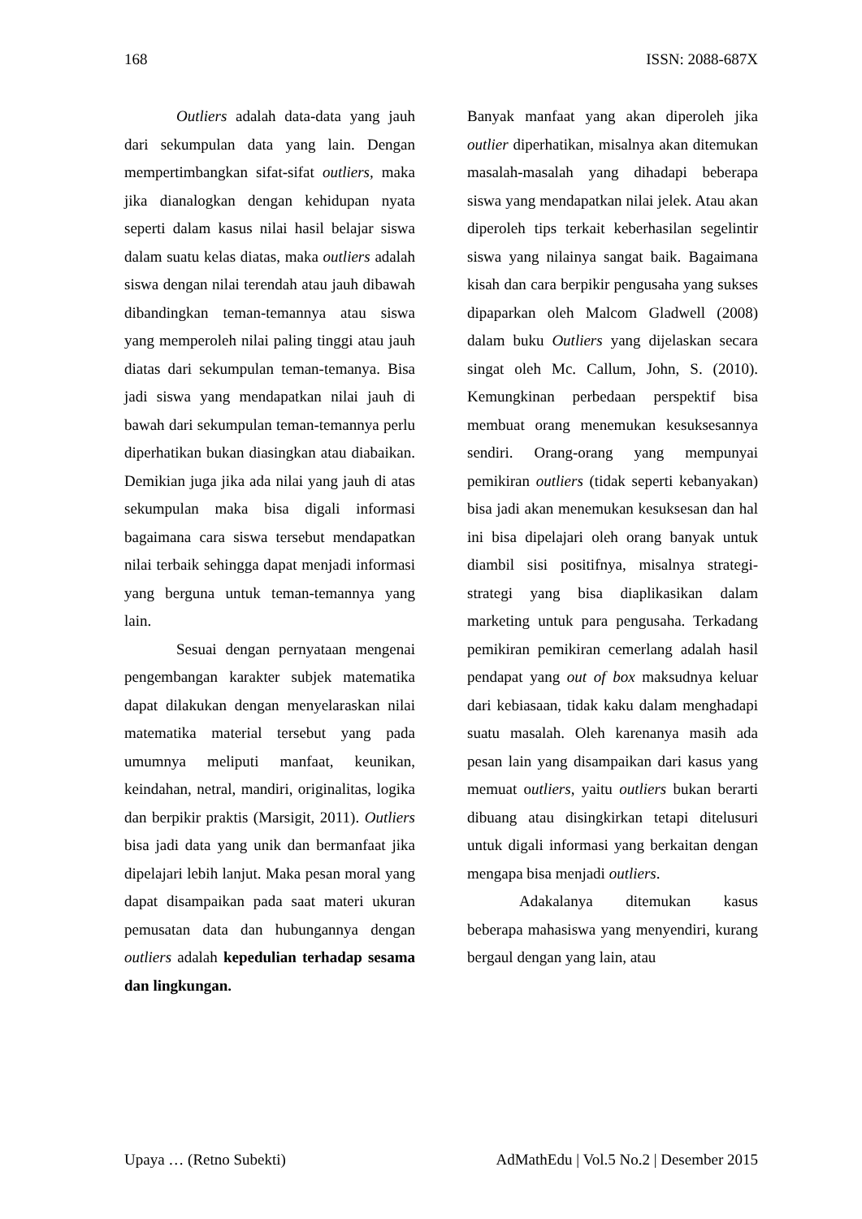168 ISSN: 2088-687X
Outliers adalah data-data yang jauh dari sekumpulan data yang lain. Dengan mempertimbangkan sifat-sifat outliers, maka jika dianalogkan dengan kehidupan nyata seperti dalam kasus nilai hasil belajar siswa dalam suatu kelas diatas, maka outliers adalah siswa dengan nilai terendah atau jauh dibawah dibandingkan teman-temannya atau siswa yang memperoleh nilai paling tinggi atau jauh diatas dari sekumpulan teman-temanya. Bisa jadi siswa yang mendapatkan nilai jauh di bawah dari sekumpulan teman-temannya perlu diperhatikan bukan diasingkan atau diabaikan. Demikian juga jika ada nilai yang jauh di atas sekumpulan maka bisa digali informasi bagaimana cara siswa tersebut mendapatkan nilai terbaik sehingga dapat menjadi informasi yang berguna untuk teman-temannya yang lain.
Sesuai dengan pernyataan mengenai pengembangan karakter subjek matematika dapat dilakukan dengan menyelaraskan nilai matematika material tersebut yang pada umumnya meliputi manfaat, keunikan, keindahan, netral, mandiri, originalitas, logika dan berpikir praktis (Marsigit, 2011). Outliers bisa jadi data yang unik dan bermanfaat jika dipelajari lebih lanjut. Maka pesan moral yang dapat disampaikan pada saat materi ukuran pemusatan data dan hubungannya dengan outliers adalah kepedulian terhadap sesama dan lingkungan.
Banyak manfaat yang akan diperoleh jika outlier diperhatikan, misalnya akan ditemukan masalah-masalah yang dihadapi beberapa siswa yang mendapatkan nilai jelek. Atau akan diperoleh tips terkait keberhasilan segelintir siswa yang nilainya sangat baik. Bagaimana kisah dan cara berpikir pengusaha yang sukses dipaparkan oleh Malcom Gladwell (2008) dalam buku Outliers yang dijelaskan secara singat oleh Mc. Callum, John, S. (2010). Kemungkinan perbedaan perspektif bisa membuat orang menemukan kesuksesannya sendiri. Orang-orang yang mempunyai pemikiran outliers (tidak seperti kebanyakan) bisa jadi akan menemukan kesuksesan dan hal ini bisa dipelajari oleh orang banyak untuk diambil sisi positifnya, misalnya strategi-strategi yang bisa diaplikasikan dalam marketing untuk para pengusaha. Terkadang pemikiran pemikiran cemerlang adalah hasil pendapat yang out of box maksudnya keluar dari kebiasaan, tidak kaku dalam menghadapi suatu masalah. Oleh karenanya masih ada pesan lain yang disampaikan dari kasus yang memuat outliers, yaitu outliers bukan berarti dibuang atau disingkirkan tetapi ditelusuri untuk digali informasi yang berkaitan dengan mengapa bisa menjadi outliers.
Adakalanya ditemukan kasus beberapa mahasiswa yang menyendiri, kurang bergaul dengan yang lain, atau
Upaya … (Retno Subekti) AdMathEdu | Vol.5 No.2 | Desember 2015